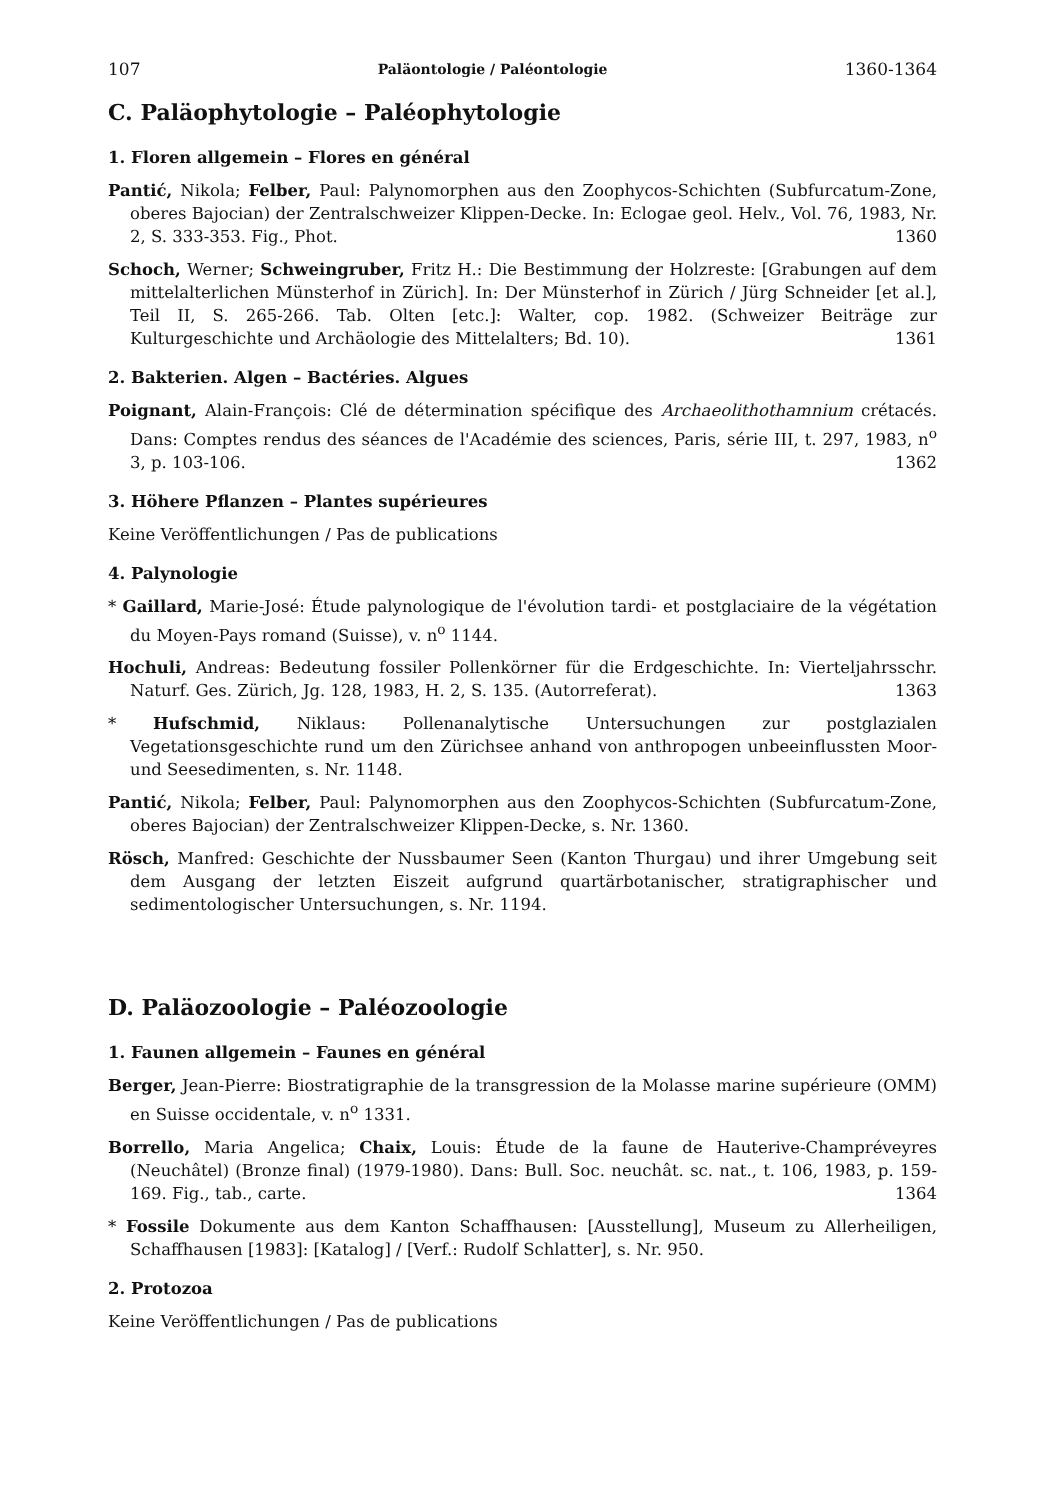107 Paläontologie / Paléontologie 1360-1364
C. Paläophytologie – Paléophytologie
1. Floren allgemein – Flores en général
Pantić, Nikola; Felber, Paul: Palynomorphen aus den Zoophycos-Schichten (Subfurcatum-Zone, oberes Bajocian) der Zentralschweizer Klippen-Decke. In: Eclogae geol. Helv., Vol. 76, 1983, Nr. 2, S. 333-353. Fig., Phot. 1360
Schoch, Werner; Schweingruber, Fritz H.: Die Bestimmung der Holzreste: [Grabungen auf dem mittelalterlichen Münsterhof in Zürich]. In: Der Münsterhof in Zürich / Jürg Schneider [et al.], Teil II, S. 265-266. Tab. Olten [etc.]: Walter, cop. 1982. (Schweizer Beiträge zur Kulturgeschichte und Archäologie des Mittelalters; Bd. 10). 1361
2. Bakterien. Algen – Bactéries. Algues
Poignant, Alain-François: Clé de détermination spécifique des Archaeolithothamnium crétacés. Dans: Comptes rendus des séances de l'Académie des sciences, Paris, série III, t. 297, 1983, n<sup>o</sup> 3, p. 103-106. 1362
3. Höhere Pflanzen – Plantes supérieures
Keine Veröffentlichungen / Pas de publications
4. Palynologie
* Gaillard, Marie-José: Étude palynologique de l'évolution tardi- et postglaciaire de la végétation du Moyen-Pays romand (Suisse), v. n<sup>o</sup> 1144.
Hochuli, Andreas: Bedeutung fossiler Pollenkörner für die Erdgeschichte. In: Vierteljahrsschr. Naturf. Ges. Zürich, Jg. 128, 1983, H. 2, S. 135. (Autorreferat). 1363
* Hufschmid, Niklaus: Pollenanalytische Untersuchungen zur postglazialen Vegetationsgeschichte rund um den Zürichsee anhand von anthropogen unbeeinflussten Moor- und Seesedimenten, s. Nr. 1148.
Pantić, Nikola; Felber, Paul: Palynomorphen aus den Zoophycos-Schichten (Subfurcatum-Zone, oberes Bajocian) der Zentralschweizer Klippen-Decke, s. Nr. 1360.
Rösch, Manfred: Geschichte der Nussbaumer Seen (Kanton Thurgau) und ihrer Umgebung seit dem Ausgang der letzten Eiszeit aufgrund quartärbotanischer, stratigraphischer und sedimentologischer Untersuchungen, s. Nr. 1194.
D. Paläozoologie – Paléozoologie
1. Faunen allgemein – Faunes en général
Berger, Jean-Pierre: Biostratigraphie de la transgression de la Molasse marine supérieure (OMM) en Suisse occidentale, v. n<sup>o</sup> 1331.
Borrello, Maria Angelica; Chaix, Louis: Étude de la faune de Hauterive-Champréveyres (Neuchâtel) (Bronze final) (1979-1980). Dans: Bull. Soc. neuchât. sc. nat., t. 106, 1983, p. 159-169. Fig., tab., carte. 1364
* Fossile Dokumente aus dem Kanton Schaffhausen: [Ausstellung], Museum zu Allerheiligen, Schaffhausen [1983]: [Katalog] / [Verf.: Rudolf Schlatter], s. Nr. 950.
2. Protozoa
Keine Veröffentlichungen / Pas de publications